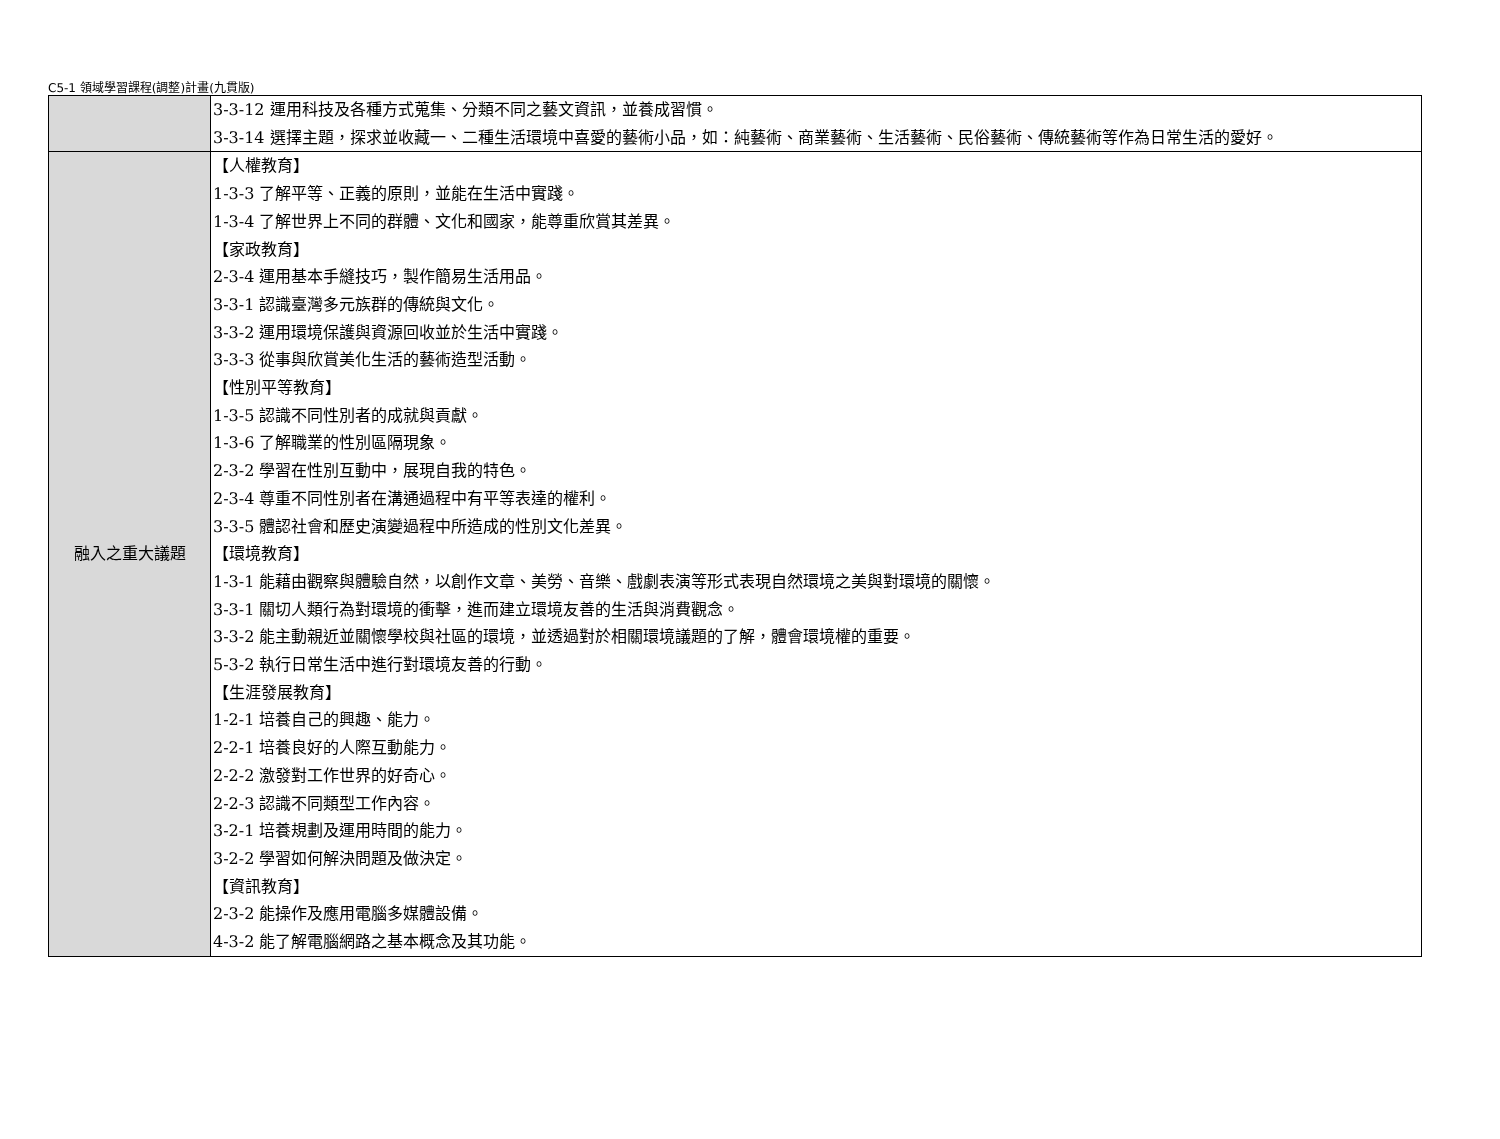C5-1 領域學習課程(調整)計畫(九貫版)
| | 3-3-12 運用科技及各種方式蒐集、分類不同之藝文資訊，並養成習慣。 3-3-14 選擇主題，探求並收藏一、二種生活環境中喜愛的藝術小品，如：純藝術、商業藝術、生活藝術、民俗藝術、傳統藝術等作為日常生活的愛好。 |
| 融入之重大議題 | 【人權教育】 1-3-3 了解平等、正義的原則，並能在生活中實踐。 1-3-4 了解世界上不同的群體、文化和國家，能尊重欣賞其差異。 【家政教育】 2-3-4 運用基本手縫技巧，製作簡易生活用品。 3-3-1 認識臺灣多元族群的傳統與文化。 3-3-2 運用環境保護與資源回收並於生活中實踐。 3-3-3 從事與欣賞美化生活的藝術造型活動。 【性別平等教育】 1-3-5 認識不同性別者的成就與貢獻。 1-3-6 了解職業的性別區隔現象。 2-3-2 學習在性別互動中，展現自我的特色。 2-3-4 尊重不同性別者在溝通過程中有平等表達的權利。 3-3-5 體認社會和歷史演變過程中所造成的性別文化差異。 【環境教育】 1-3-1 能藉由觀察與體驗自然，以創作文章、美勞、音樂、戲劇表演等形式表現自然環境之美與對環境的關懷。 3-3-1 關切人類行為對環境的衝擊，進而建立環境友善的生活與消費觀念。 3-3-2 能主動親近並關懷學校與社區的環境，並透過對於相關環境議題的了解，體會環境權的重要。 5-3-2 執行日常生活中進行對環境友善的行動。 【生涯發展教育】 1-2-1 培養自己的興趣、能力。 2-2-1 培養良好的人際互動能力。 2-2-2 激發對工作世界的好奇心。 2-2-3 認識不同類型工作內容。 3-2-1 培養規劃及運用時間的能力。 3-2-2 學習如何解決問題及做決定。 【資訊教育】 2-3-2 能操作及應用電腦多媒體設備。 4-3-2 能了解電腦網路之基本概念及其功能。 |